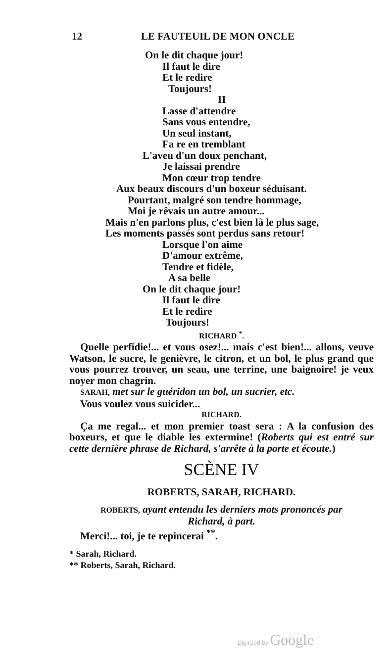12 LE FAUTEUIL DE MON ONCLE
On le dit chaque jour!
Il faut le dire
Et le redire
Toujours!
II
Lasse d'attendre
Sans vous entendre,
Un seul instant,
Fa re en tremblant
L'aveu d'un doux penchant,
Je laissai prendre
Mon cœur trop tendre
Aux beaux discours d'un boxeur séduisant.
Pourtant, malgré son tendre hommage,
Moi je rêvais un autre amour...
Mais n'en parlons plus, c'est bien là le plus sage,
Les moments passés sont perdus sans retour!
Lorsque l'on aime
D'amour extrême,
Tendre et fidèle,
A sa belle
On le dit chaque jour!
Il faut le dire
Et le redire
Toujours!
RICHARD <sup>*</sup>.
Quelle perfidie!... et vous osez!... mais c'est bien!... allons, veuve Watson, le sucre, le genièvre, le citron, et un bol, le plus grand que vous pourrez trouver, un seau, une terrine, une baignoire! je veux noyer mon chagrin.
SARAH, met sur le guéridon un bol, un sucrier, etc.
Vous voulez vous suicider...
RICHARD.
Ça me regal... et mon premier toast sera : A la confusion des boxeurs, et que le diable les extermine! (Roberts qui est entré sur cette dernière phrase de Richard, s'arrête à la porte et écoute.)
SCÈNE IV
ROBERTS, SARAH, RICHARD.
ROBERTS, ayant entendu les derniers mots prononcés par
Richard, à part.
Merci!... toi, je te repincerai <sup>**</sup>.
* Sarah, Richard.
** Roberts, Sarah, Richard.
Digitized by Google